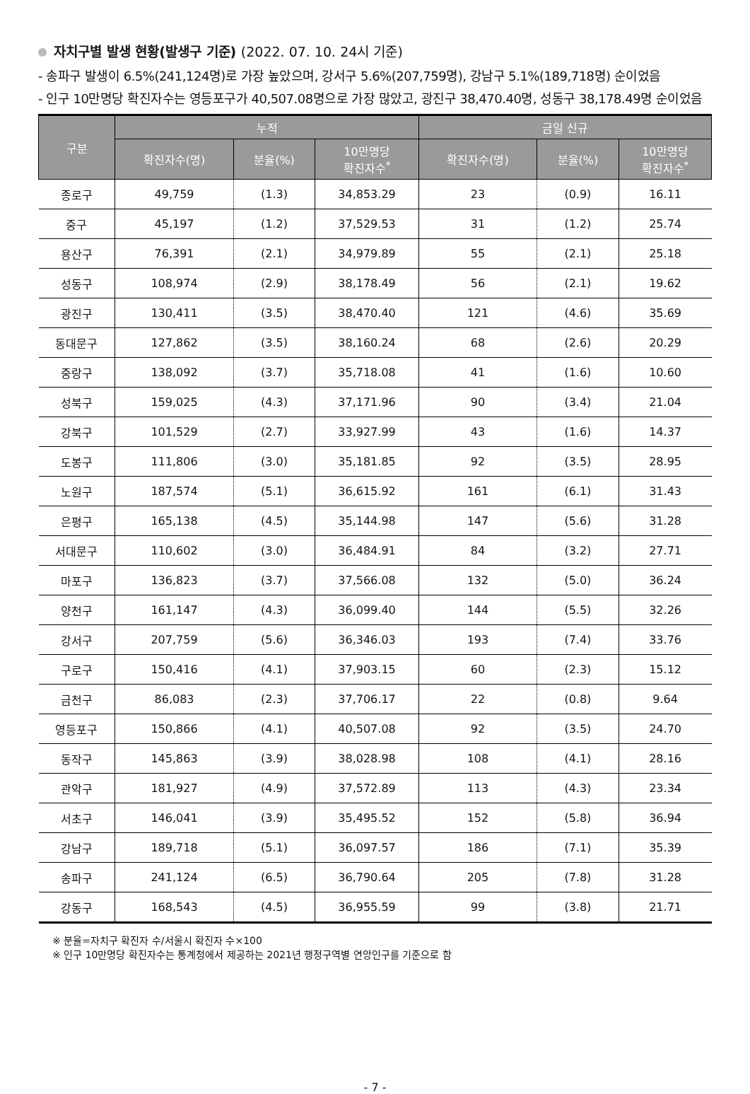자치구별 발생 현황(발생구 기준) (2022. 07. 10. 24시 기준)
- 송파구 발생이 6.5%(241,124명)로 가장 높았으며, 강서구 5.6%(207,759명), 강남구 5.1%(189,718명) 순이었음
- 인구 10만명당 확진자수는 영등포구가 40,507.08명으로 가장 많았고, 광진구 38,470.40명, 성동구 38,178.49명 순이었음
| 구분 | 누적 | | | 금일 신규 | | |
| --- | --- | --- | --- | --- | --- | --- |
| | 확진자수(명) | 분율(%) | 10만명당 확진자수<sup>*</sup> | 확진자수(명) | 분율(%) | 10만명당 확진자수<sup>*</sup> |
| 종로구 | 49,759 | (1.3) | 34,853.29 | 23 | (0.9) | 16.11 |
| 중구 | 45,197 | (1.2) | 37,529.53 | 31 | (1.2) | 25.74 |
| 용산구 | 76,391 | (2.1) | 34,979.89 | 55 | (2.1) | 25.18 |
| 성동구 | 108,974 | (2.9) | 38,178.49 | 56 | (2.1) | 19.62 |
| 광진구 | 130,411 | (3.5) | 38,470.40 | 121 | (4.6) | 35.69 |
| 동대문구 | 127,862 | (3.5) | 38,160.24 | 68 | (2.6) | 20.29 |
| 중랑구 | 138,092 | (3.7) | 35,718.08 | 41 | (1.6) | 10.60 |
| 성북구 | 159,025 | (4.3) | 37,171.96 | 90 | (3.4) | 21.04 |
| 강북구 | 101,529 | (2.7) | 33,927.99 | 43 | (1.6) | 14.37 |
| 도봉구 | 111,806 | (3.0) | 35,181.85 | 92 | (3.5) | 28.95 |
| 노원구 | 187,574 | (5.1) | 36,615.92 | 161 | (6.1) | 31.43 |
| 은평구 | 165,138 | (4.5) | 35,144.98 | 147 | (5.6) | 31.28 |
| 서대문구 | 110,602 | (3.0) | 36,484.91 | 84 | (3.2) | 27.71 |
| 마포구 | 136,823 | (3.7) | 37,566.08 | 132 | (5.0) | 36.24 |
| 양천구 | 161,147 | (4.3) | 36,099.40 | 144 | (5.5) | 32.26 |
| 강서구 | 207,759 | (5.6) | 36,346.03 | 193 | (7.4) | 33.76 |
| 구로구 | 150,416 | (4.1) | 37,903.15 | 60 | (2.3) | 15.12 |
| 금천구 | 86,083 | (2.3) | 37,706.17 | 22 | (0.8) | 9.64 |
| 영등포구 | 150,866 | (4.1) | 40,507.08 | 92 | (3.5) | 24.70 |
| 동작구 | 145,863 | (3.9) | 38,028.98 | 108 | (4.1) | 28.16 |
| 관악구 | 181,927 | (4.9) | 37,572.89 | 113 | (4.3) | 23.34 |
| 서초구 | 146,041 | (3.9) | 35,495.52 | 152 | (5.8) | 36.94 |
| 강남구 | 189,718 | (5.1) | 36,097.57 | 186 | (7.1) | 35.39 |
| 송파구 | 241,124 | (6.5) | 36,790.64 | 205 | (7.8) | 31.28 |
| 강동구 | 168,543 | (4.5) | 36,955.59 | 99 | (3.8) | 21.71 |
※ 분율=자치구 확진자 수/서울시 확진자 수×100
※ 인구 10만명당 확진자수는 통계청에서 제공하는 2021년 행정구역별 연앙인구를 기준으로 함
- 7 -